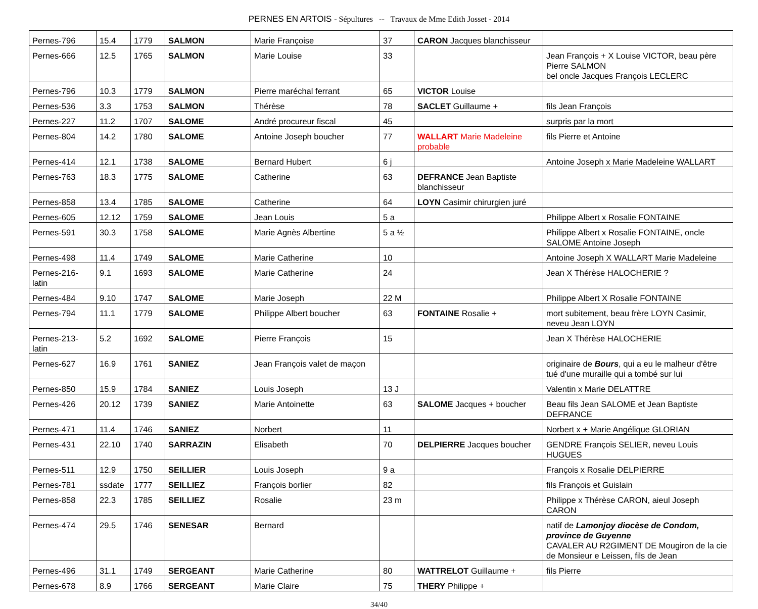PERNES EN ARTOIS - Sépultures -- Travaux de Mme Edith Josset - 2014
| Pernes-796 | 15.4 | 1779 | SALMON | Marie Françoise | 37 | CARON Jacques blanchisseur | |
| Pernes-666 | 12.5 | 1765 | SALMON | Marie Louise | 33 | | Jean François + X Louise VICTOR, beau père Pierre SALMON bel oncle Jacques François LECLERC |
| Pernes-796 | 10.3 | 1779 | SALMON | Pierre maréchal ferrant | 65 | VICTOR Louise | |
| Pernes-536 | 3.3 | 1753 | SALMON | Thérèse | 78 | SACLET Guillaume + | fils Jean François |
| Pernes-227 | 11.2 | 1707 | SALOME | André procureur fiscal | 45 | | surpris par la mort |
| Pernes-804 | 14.2 | 1780 | SALOME | Antoine Joseph boucher | 77 | WALLART Marie Madeleine probable | fils Pierre et Antoine |
| Pernes-414 | 12.1 | 1738 | SALOME | Bernard Hubert | 6 j | | Antoine Joseph x Marie Madeleine WALLART |
| Pernes-763 | 18.3 | 1775 | SALOME | Catherine | 63 | DEFRANCE Jean Baptiste blanchisseur | |
| Pernes-858 | 13.4 | 1785 | SALOME | Catherine | 64 | LOYN Casimir chirurgien juré | |
| Pernes-605 | 12.12 | 1759 | SALOME | Jean Louis | 5 a | | Philippe Albert x Rosalie FONTAINE |
| Pernes-591 | 30.3 | 1758 | SALOME | Marie Agnès Albertine | 5 a ½ | | Philippe Albert x Rosalie FONTAINE, oncle SALOME Antoine Joseph |
| Pernes-498 | 11.4 | 1749 | SALOME | Marie Catherine | 10 | | Antoine Joseph X WALLART Marie Madeleine |
| Pernes-216-latin | 9.1 | 1693 | SALOME | Marie Catherine | 24 | | Jean X Thérèse HALOCHERIE ? |
| Pernes-484 | 9.10 | 1747 | SALOME | Marie Joseph | 22 M | | Philippe Albert X Rosalie FONTAINE |
| Pernes-794 | 11.1 | 1779 | SALOME | Philippe Albert boucher | 63 | FONTAINE Rosalie + | mort subitement, beau frère LOYN Casimir, neveu Jean LOYN |
| Pernes-213-latin | 5.2 | 1692 | SALOME | Pierre François | 15 | | Jean X Thérèse HALOCHERIE |
| Pernes-627 | 16.9 | 1761 | SANIEZ | Jean François valet de maçon | | | originaire de Bours , qui a eu le malheur d'être tué d'une muraille qui a tombé sur lui |
| Pernes-850 | 15.9 | 1784 | SANIEZ | Louis Joseph | 13 J | | Valentin x Marie DELATTRE |
| Pernes-426 | 20.12 | 1739 | SANIEZ | Marie Antoinette | 63 | SALOME Jacques + boucher | Beau fils Jean SALOME et Jean Baptiste DEFRANCE |
| Pernes-471 | 11.4 | 1746 | SANIEZ | Norbert | 11 | | Norbert x + Marie Angélique GLORIAN |
| Pernes-431 | 22.10 | 1740 | SARRAZIN | Elisabeth | 70 | DELPIERRE Jacques boucher | GENDRE François SELIER, neveu Louis HUGUES |
| Pernes-511 | 12.9 | 1750 | SEILLIER | Louis Joseph | 9 a | | François x Rosalie DELPIERRE |
| Pernes-781 | ssdate | 1777 | SEILLIEZ | François borlier | 82 | | fils François et Guislain |
| Pernes-858 | 22.3 | 1785 | SEILLIEZ | Rosalie | 23 m | | Philippe x Thérèse CARON, aieul Joseph CARON |
| Pernes-474 | 29.5 | 1746 | SENESAR | Bernard | | | natif de Lamonjoy diocèse de Condom, province de Guyenne CAVALER AU R2GIMENT DE Mougiron de la cie de Monsieur e Leissen, fils de Jean |
| Pernes-496 | 31.1 | 1749 | SERGEANT | Marie Catherine | 80 | WATTRELOT Guillaume + | fils Pierre |
| Pernes-678 | 8.9 | 1766 | SERGEANT | Marie Claire | 75 | THERY Philippe + | |
34/40